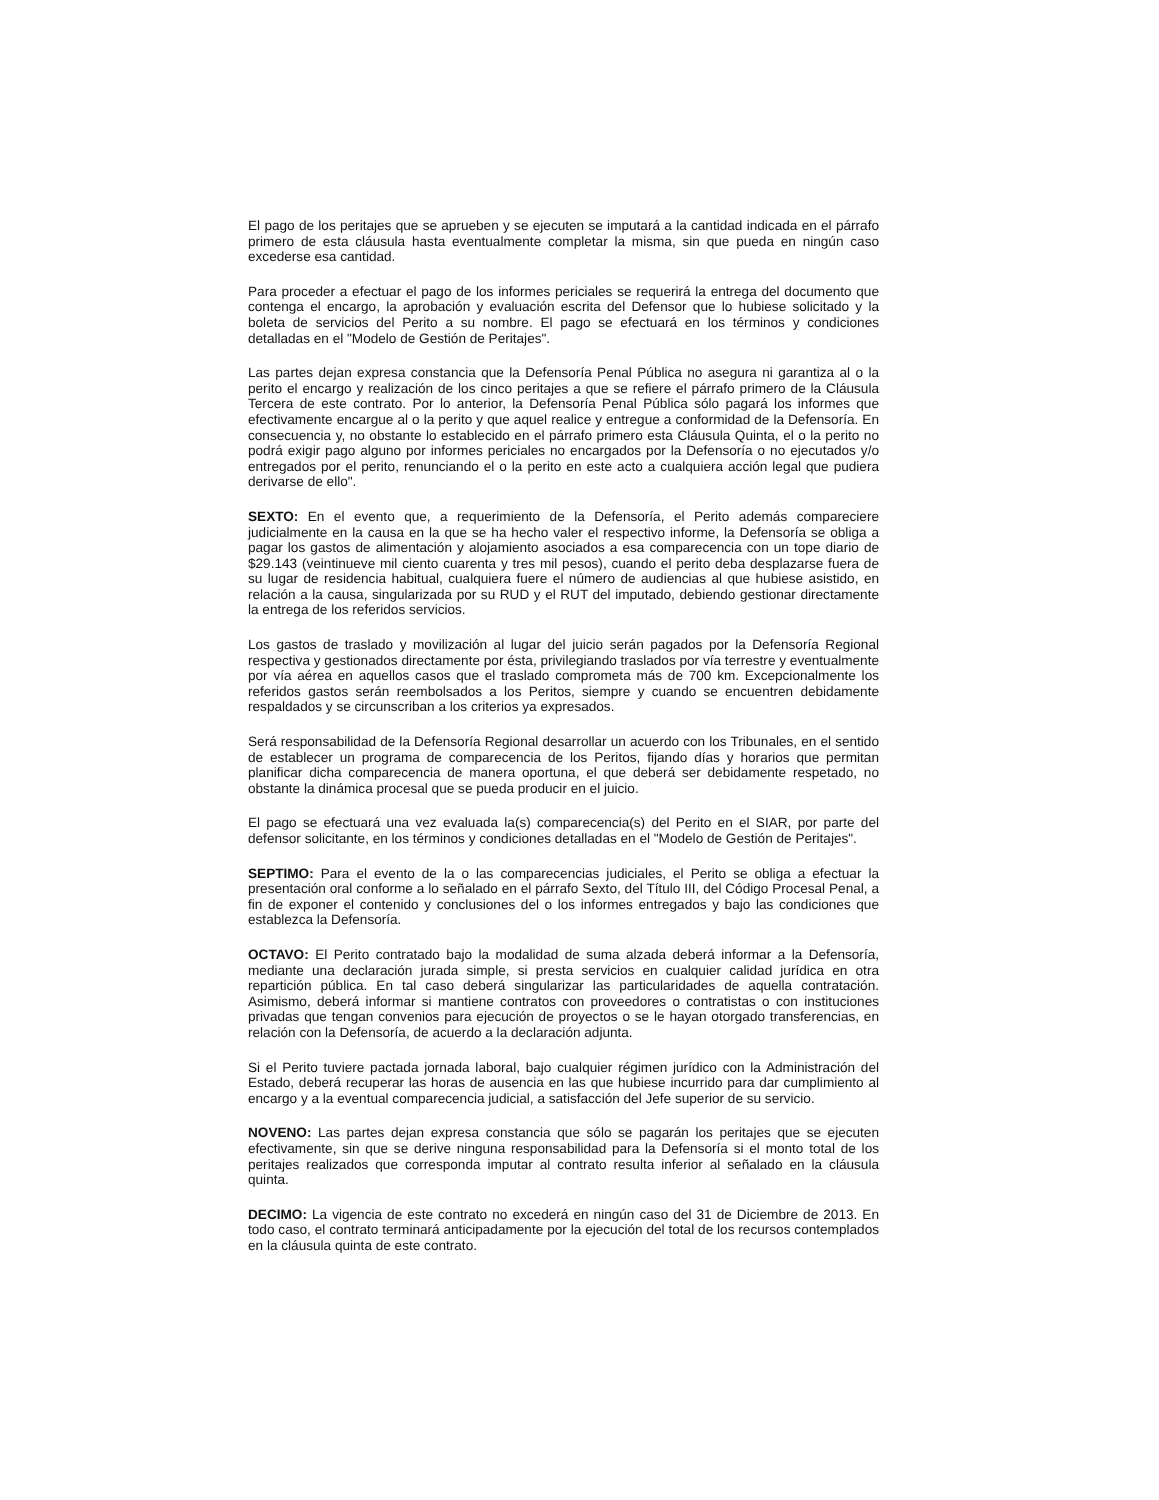El pago de los peritajes que se aprueben y se ejecuten se imputará a la cantidad indicada en el párrafo primero de esta cláusula hasta eventualmente completar la misma, sin que pueda en ningún caso excederse esa cantidad.
Para proceder a efectuar el pago de los informes periciales se requerirá la entrega del documento que contenga el encargo, la aprobación y evaluación escrita del Defensor que lo hubiese solicitado y la boleta de servicios del Perito a su nombre. El pago se efectuará en los términos y condiciones detalladas en el "Modelo de Gestión de Peritajes".
Las partes dejan expresa constancia que la Defensoría Penal Pública no asegura ni garantiza al o la perito el encargo y realización de los cinco peritajes a que se refiere el párrafo primero de la Cláusula Tercera de este contrato. Por lo anterior, la Defensoría Penal Pública sólo pagará los informes que efectivamente encargue al o la perito y que aquel realice y entregue a conformidad de la Defensoría. En consecuencia y, no obstante lo establecido en el párrafo primero esta Cláusula Quinta, el o la perito no podrá exigir pago alguno por informes periciales no encargados por la Defensoría o no ejecutados y/o entregados por el perito, renunciando el o la perito en este acto a cualquiera acción legal que pudiera derivarse de ello".
SEXTO: En el evento que, a requerimiento de la Defensoría, el Perito además compareciere judicialmente en la causa en la que se ha hecho valer el respectivo informe, la Defensoría se obliga a pagar los gastos de alimentación y alojamiento asociados a esa comparecencia con un tope diario de $29.143 (veintinueve mil ciento cuarenta y tres mil pesos), cuando el perito deba desplazarse fuera de su lugar de residencia habitual, cualquiera fuere el número de audiencias al que hubiese asistido, en relación a la causa, singularizada por su RUD y el RUT del imputado, debiendo gestionar directamente la entrega de los referidos servicios.
Los gastos de traslado y movilización al lugar del juicio serán pagados por la Defensoría Regional respectiva y gestionados directamente por ésta, privilegiando traslados por vía terrestre y eventualmente por vía aérea en aquellos casos que el traslado comprometa más de 700 km. Excepcionalmente los referidos gastos serán reembolsados a los Peritos, siempre y cuando se encuentren debidamente respaldados y se circunscriban a los criterios ya expresados.
Será responsabilidad de la Defensoría Regional desarrollar un acuerdo con los Tribunales, en el sentido de establecer un programa de comparecencia de los Peritos, fijando días y horarios que permitan planificar dicha comparecencia de manera oportuna, el que deberá ser debidamente respetado, no obstante la dinámica procesal que se pueda producir en el juicio.
El pago se efectuará una vez evaluada la(s) comparecencia(s) del Perito en el SIAR, por parte del defensor solicitante, en los términos y condiciones detalladas en el "Modelo de Gestión de Peritajes".
SEPTIMO: Para el evento de la o las comparecencias judiciales, el Perito se obliga a efectuar la presentación oral conforme a lo señalado en el párrafo Sexto, del Título III, del Código Procesal Penal, a fin de exponer el contenido y conclusiones del o los informes entregados y bajo las condiciones que establezca la Defensoría.
OCTAVO: El Perito contratado bajo la modalidad de suma alzada deberá informar a la Defensoría, mediante una declaración jurada simple, si presta servicios en cualquier calidad jurídica en otra repartición pública. En tal caso deberá singularizar las particularidades de aquella contratación. Asimismo, deberá informar si mantiene contratos con proveedores o contratistas o con instituciones privadas que tengan convenios para ejecución de proyectos o se le hayan otorgado transferencias, en relación con la Defensoría, de acuerdo a la declaración adjunta.
Si el Perito tuviere pactada jornada laboral, bajo cualquier régimen jurídico con la Administración del Estado, deberá recuperar las horas de ausencia en las que hubiese incurrido para dar cumplimiento al encargo y a la eventual comparecencia judicial, a satisfacción del Jefe superior de su servicio.
NOVENO: Las partes dejan expresa constancia que sólo se pagarán los peritajes que se ejecuten efectivamente, sin que se derive ninguna responsabilidad para la Defensoría si el monto total de los peritajes realizados que corresponda imputar al contrato resulta inferior al señalado en la cláusula quinta.
DECIMO: La vigencia de este contrato no excederá en ningún caso del 31 de Diciembre de 2013. En todo caso, el contrato terminará anticipadamente por la ejecución del total de los recursos contemplados en la cláusula quinta de este contrato.